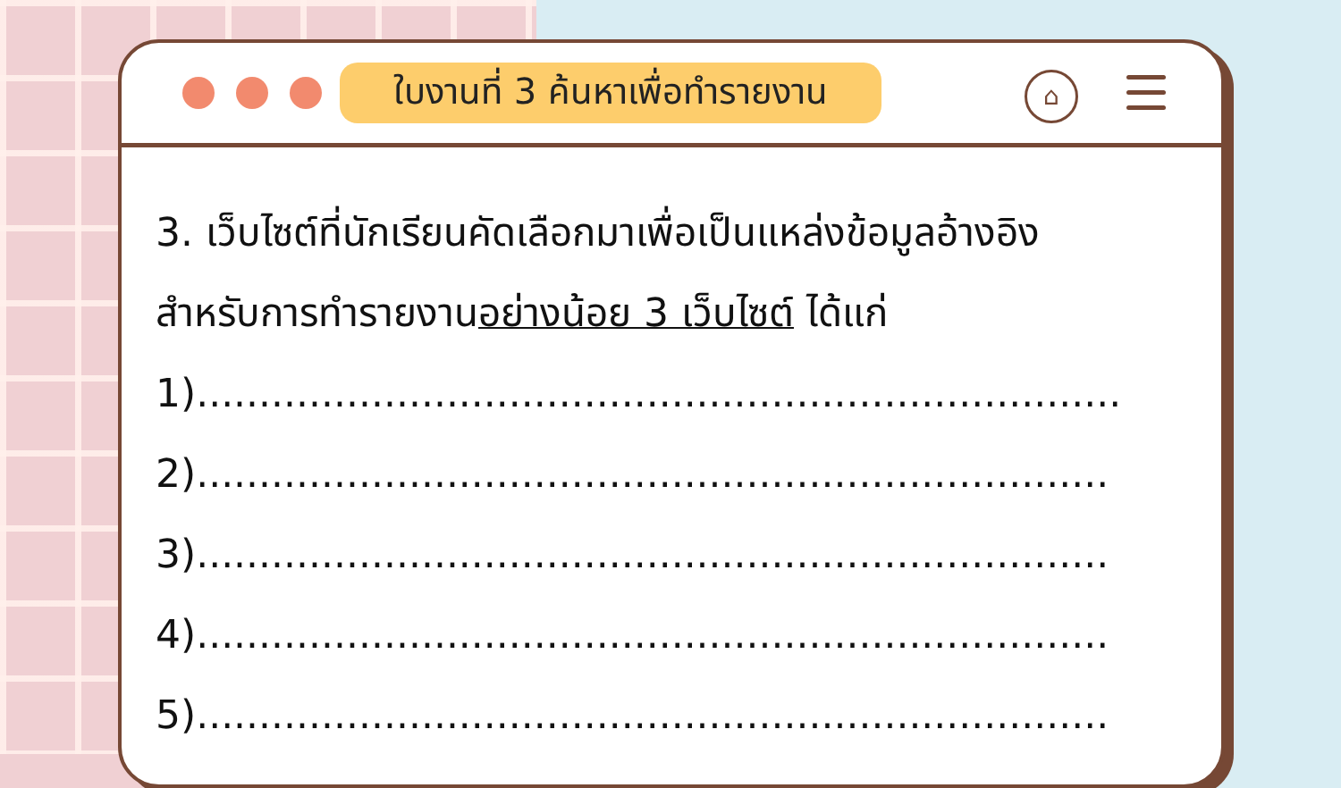ใบงานที่ 3 ค้นหาเพื่อทำรายงาน
⌂
3. เว็บไซต์ที่นักเรียนคัดเลือกมาเพื่อเป็นแหล่งข้อมูลอ้างอิง
สำหรับการทำรายงานอย่างน้อย 3 เว็บไซต์ ได้แก่
1)..........................................................................
2).........................................................................
3).........................................................................
4).........................................................................
5).........................................................................